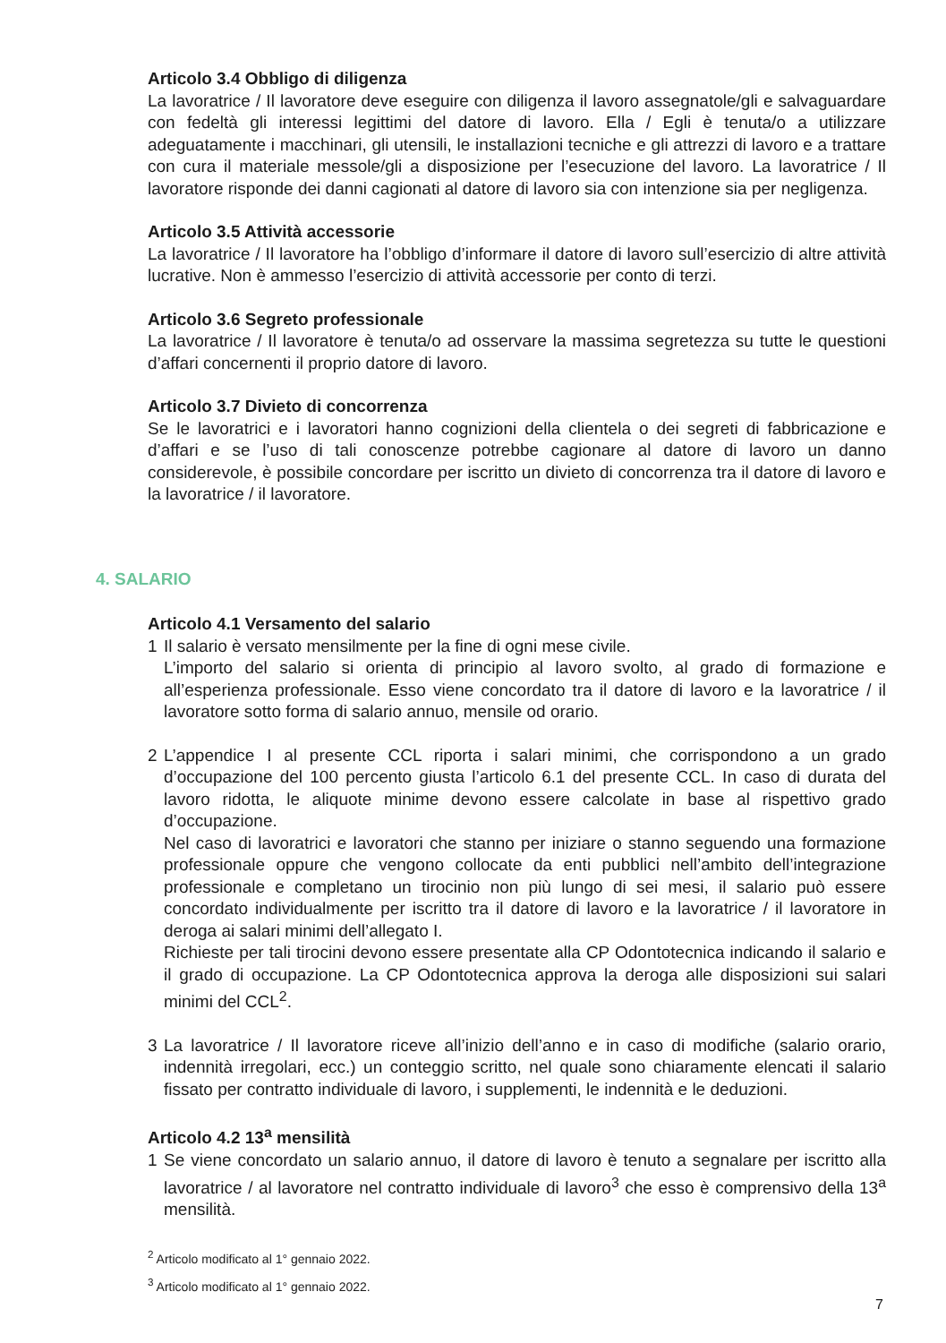Articolo 3.4 Obbligo di diligenza
La lavoratrice / Il lavoratore deve eseguire con diligenza il lavoro assegnatole/gli e salvaguardare con fedeltà gli interessi legittimi del datore di lavoro. Ella / Egli è tenuta/o a utilizzare adeguatamente i macchinari, gli utensili, le installazioni tecniche e gli attrezzi di lavoro e a trattare con cura il materiale messole/gli a disposizione per l’esecuzione del lavoro. La lavoratrice / Il lavoratore risponde dei danni cagionati al datore di lavoro sia con intenzione sia per negligenza.
Articolo 3.5 Attività accessorie
La lavoratrice / Il lavoratore ha l’obbligo d’informare il datore di lavoro sull’esercizio di altre attività lucrative. Non è ammesso l’esercizio di attività accessorie per conto di terzi.
Articolo 3.6 Segreto professionale
La lavoratrice / Il lavoratore è tenuta/o ad osservare la massima segretezza su tutte le questioni d’affari concernenti il proprio datore di lavoro.
Articolo 3.7 Divieto di concorrenza
Se le lavoratrici e i lavoratori hanno cognizioni della clientela o dei segreti di fabbricazione e d’affari e se l’uso di tali conoscenze potrebbe cagionare al datore di lavoro un danno considerevole, è possibile concordare per iscritto un divieto di concorrenza tra il datore di lavoro e la lavoratrice / il lavoratore.
4. SALARIO
Articolo 4.1 Versamento del salario
1 Il salario è versato mensilmente per la fine di ogni mese civile.
L’importo del salario si orienta di principio al lavoro svolto, al grado di formazione e all’esperienza professionale. Esso viene concordato tra il datore di lavoro e la lavoratrice / il lavoratore sotto forma di salario annuo, mensile od orario.
2 L’appendice I al presente CCL riporta i salari minimi, che corrispondono a un grado d’occupazione del 100 percento giusta l’articolo 6.1 del presente CCL. In caso di durata del lavoro ridotta, le aliquote minime devono essere calcolate in base al rispettivo grado d’occupazione.
Nel caso di lavoratrici e lavoratori che stanno per iniziare o stanno seguendo una formazione professionale oppure che vengono collocate da enti pubblici nell’ambito dell’integrazione professionale e completano un tirocinio non più lungo di sei mesi, il salario può essere concordato individualmente per iscritto tra il datore di lavoro e la lavoratrice / il lavoratore in deroga ai salari minimi dell’allegato I.
Richieste per tali tirocini devono essere presentate alla CP Odontotecnica indicando il salario e il grado di occupazione. La CP Odontotecnica approva la deroga alle disposizioni sui salari minimi del CCL<sup>2</sup>.
3 La lavoratrice / Il lavoratore riceve all’inizio dell’anno e in caso di modifiche (salario orario, indennità irregolari, ecc.) un conteggio scritto, nel quale sono chiaramente elencati il salario fissato per contratto individuale di lavoro, i supplementi, le indennità e le deduzioni.
Articolo 4.2 13<sup>a</sup> mensilità
1 Se viene concordato un salario annuo, il datore di lavoro è tenuto a segnalare per iscritto alla lavoratrice / al lavoratore nel contratto individuale di lavoro<sup>3</sup> che esso è comprensivo della 13<sup>a</sup> mensilità.
<sup>2</sup> Articolo modificato al 1° gennaio 2022.
<sup>3</sup> Articolo modificato al 1° gennaio 2022.
7